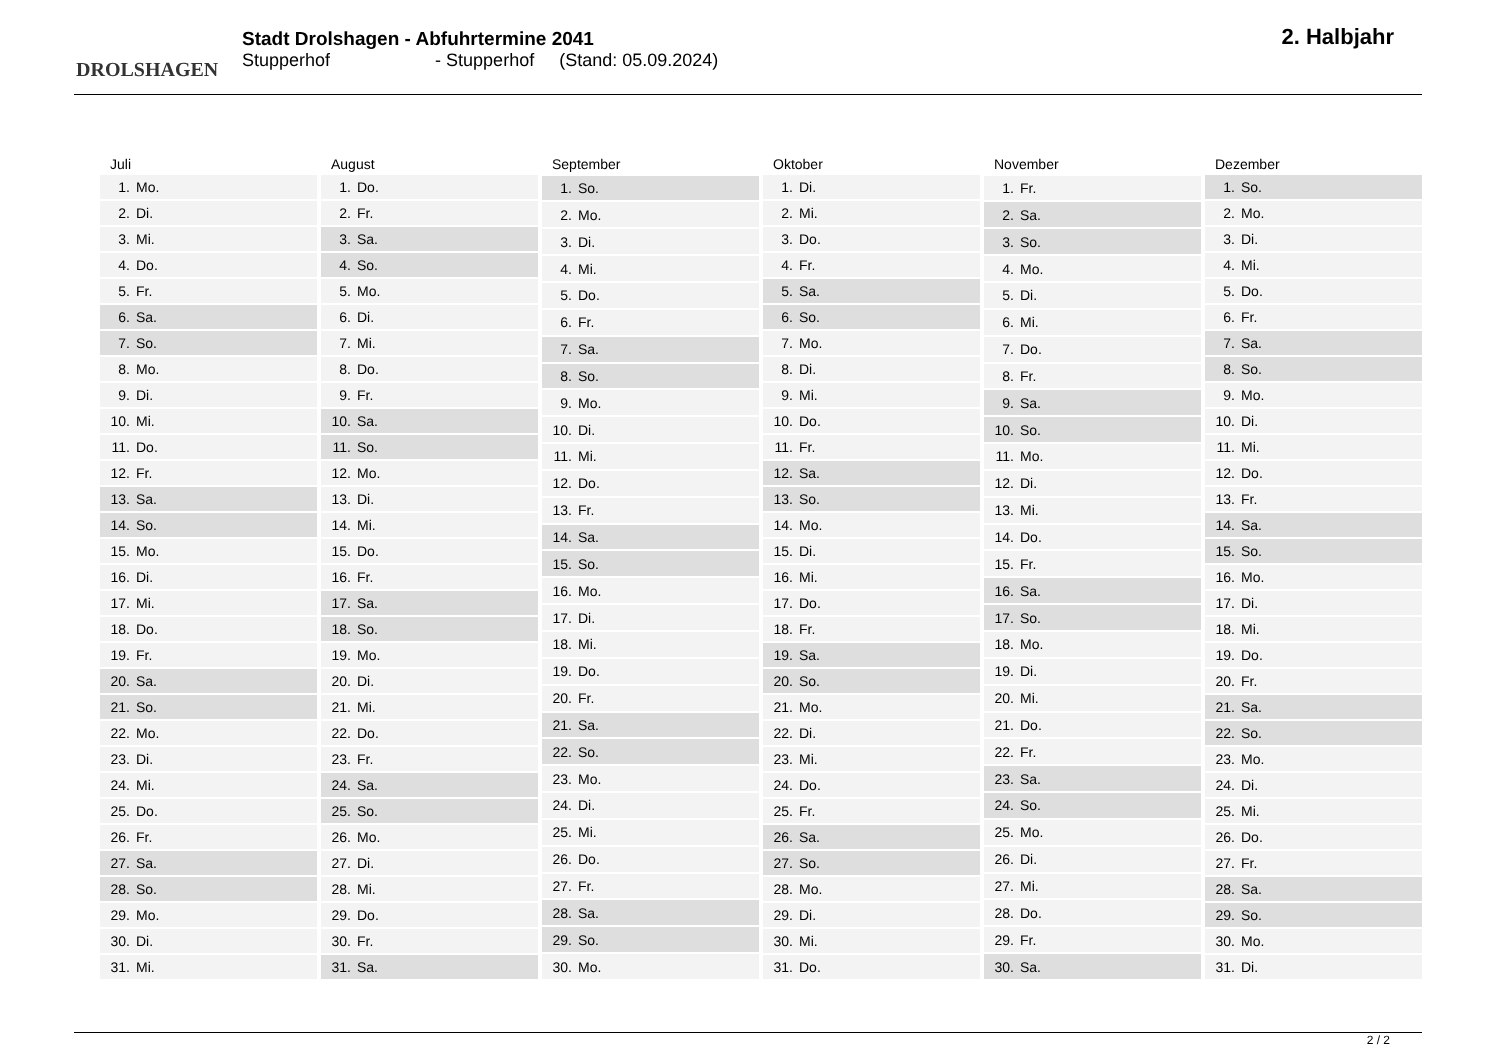DROLSHAGEN
Stadt Drolshagen - Abfuhrtermine 2041
Stupperhof - Stupperhof (Stand: 05.09.2024)
2. Halbjahr
| Juli | |
| --- | --- |
| 1. | Mo. |
| 2. | Di. |
| 3. | Mi. |
| 4. | Do. |
| 5. | Fr. |
| 6. | Sa. |
| 7. | So. |
| 8. | Mo. |
| 9. | Di. |
| 10. | Mi. |
| 11. | Do. |
| 12. | Fr. |
| 13. | Sa. |
| 14. | So. |
| 15. | Mo. |
| 16. | Di. |
| 17. | Mi. |
| 18. | Do. |
| 19. | Fr. |
| 20. | Sa. |
| 21. | So. |
| 22. | Mo. |
| 23. | Di. |
| 24. | Mi. |
| 25. | Do. |
| 26. | Fr. |
| 27. | Sa. |
| 28. | So. |
| 29. | Mo. |
| 30. | Di. |
| 31. | Mi. |
| August | |
| --- | --- |
| 1. | Do. |
| 2. | Fr. |
| 3. | Sa. |
| 4. | So. |
| 5. | Mo. |
| 6. | Di. |
| 7. | Mi. |
| 8. | Do. |
| 9. | Fr. |
| 10. | Sa. |
| 11. | So. |
| 12. | Mo. |
| 13. | Di. |
| 14. | Mi. |
| 15. | Do. |
| 16. | Fr. |
| 17. | Sa. |
| 18. | So. |
| 19. | Mo. |
| 20. | Di. |
| 21. | Mi. |
| 22. | Do. |
| 23. | Fr. |
| 24. | Sa. |
| 25. | So. |
| 26. | Mo. |
| 27. | Di. |
| 28. | Mi. |
| 29. | Do. |
| 30. | Fr. |
| 31. | Sa. |
| September | |
| --- | --- |
| 1. | So. |
| 2. | Mo. |
| 3. | Di. |
| 4. | Mi. |
| 5. | Do. |
| 6. | Fr. |
| 7. | Sa. |
| 8. | So. |
| 9. | Mo. |
| 10. | Di. |
| 11. | Mi. |
| 12. | Do. |
| 13. | Fr. |
| 14. | Sa. |
| 15. | So. |
| 16. | Mo. |
| 17. | Di. |
| 18. | Mi. |
| 19. | Do. |
| 20. | Fr. |
| 21. | Sa. |
| 22. | So. |
| 23. | Mo. |
| 24. | Di. |
| 25. | Mi. |
| 26. | Do. |
| 27. | Fr. |
| 28. | Sa. |
| 29. | So. |
| 30. | Mo. |
| Oktober | |
| --- | --- |
| 1. | Di. |
| 2. | Mi. |
| 3. | Do. |
| 4. | Fr. |
| 5. | Sa. |
| 6. | So. |
| 7. | Mo. |
| 8. | Di. |
| 9. | Mi. |
| 10. | Do. |
| 11. | Fr. |
| 12. | Sa. |
| 13. | So. |
| 14. | Mo. |
| 15. | Di. |
| 16. | Mi. |
| 17. | Do. |
| 18. | Fr. |
| 19. | Sa. |
| 20. | So. |
| 21. | Mo. |
| 22. | Di. |
| 23. | Mi. |
| 24. | Do. |
| 25. | Fr. |
| 26. | Sa. |
| 27. | So. |
| 28. | Mo. |
| 29. | Di. |
| 30. | Mi. |
| 31. | Do. |
| November | |
| --- | --- |
| 1. | Fr. |
| 2. | Sa. |
| 3. | So. |
| 4. | Mo. |
| 5. | Di. |
| 6. | Mi. |
| 7. | Do. |
| 8. | Fr. |
| 9. | Sa. |
| 10. | So. |
| 11. | Mo. |
| 12. | Di. |
| 13. | Mi. |
| 14. | Do. |
| 15. | Fr. |
| 16. | Sa. |
| 17. | So. |
| 18. | Mo. |
| 19. | Di. |
| 20. | Mi. |
| 21. | Do. |
| 22. | Fr. |
| 23. | Sa. |
| 24. | So. |
| 25. | Mo. |
| 26. | Di. |
| 27. | Mi. |
| 28. | Do. |
| 29. | Fr. |
| 30. | Sa. |
| Dezember | |
| --- | --- |
| 1. | So. |
| 2. | Mo. |
| 3. | Di. |
| 4. | Mi. |
| 5. | Do. |
| 6. | Fr. |
| 7. | Sa. |
| 8. | So. |
| 9. | Mo. |
| 10. | Di. |
| 11. | Mi. |
| 12. | Do. |
| 13. | Fr. |
| 14. | Sa. |
| 15. | So. |
| 16. | Mo. |
| 17. | Di. |
| 18. | Mi. |
| 19. | Do. |
| 20. | Fr. |
| 21. | Sa. |
| 22. | So. |
| 23. | Mo. |
| 24. | Di. |
| 25. | Mi. |
| 26. | Do. |
| 27. | Fr. |
| 28. | Sa. |
| 29. | So. |
| 30. | Mo. |
| 31. | Di. |
2 / 2